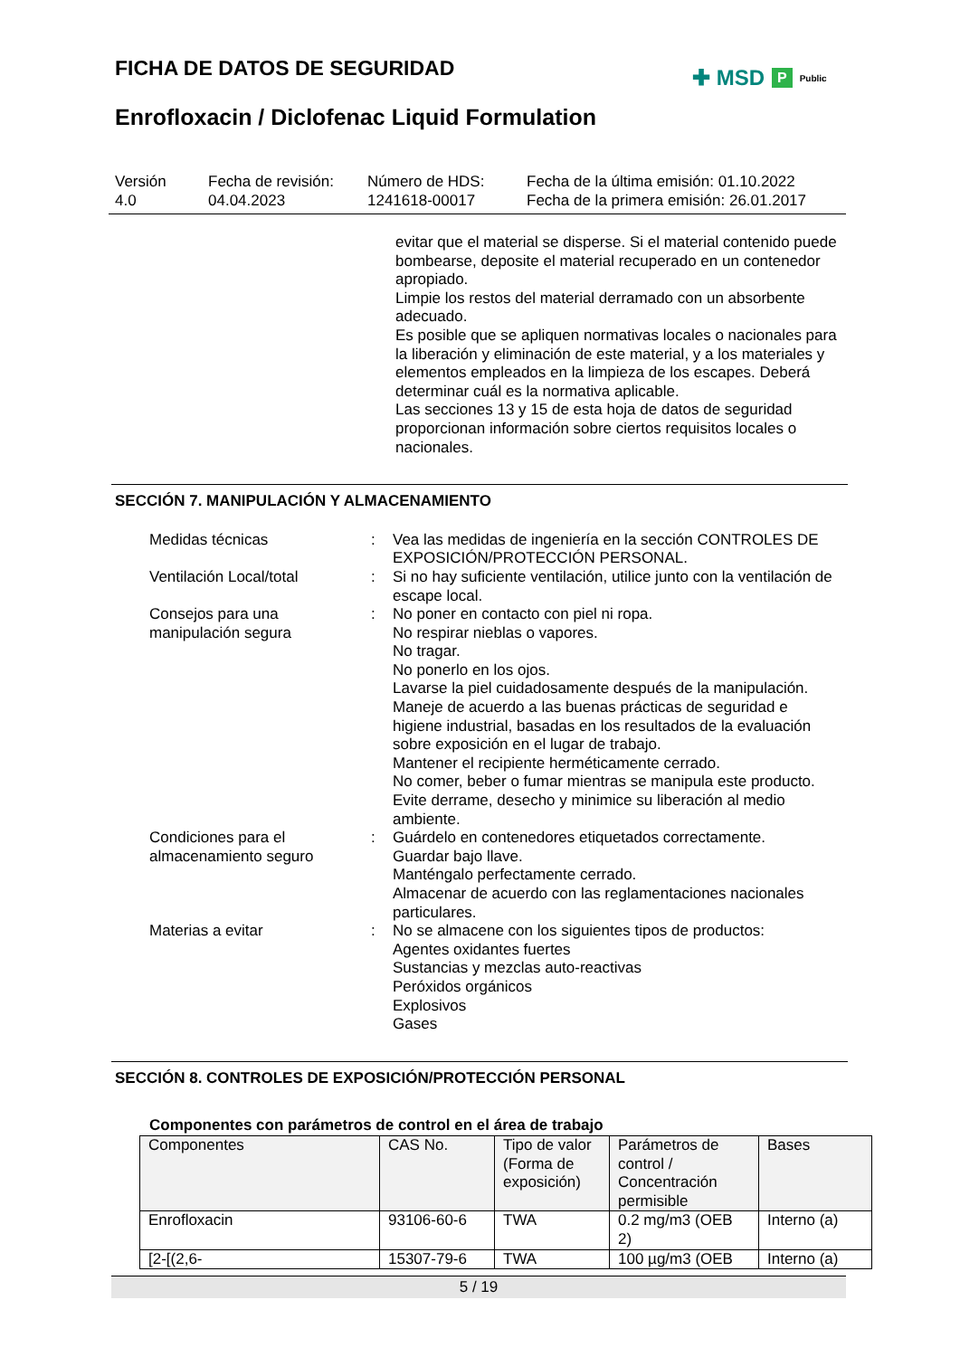FICHA DE DATOS DE SEGURIDAD ✚ MSD P Public
Enrofloxacin / Diclofenac Liquid Formulation
Versión
4.0
Fecha de revisión:
04.04.2023
Número de HDS:
1241618-00017
Fecha de la última emisión: 01.10.2022
Fecha de la primera emisión: 26.01.2017
evitar que el material se disperse. Si el material contenido puede bombearse, deposite el material recuperado en un contenedor apropiado.
Limpie los restos del material derramado con un absorbente adecuado.
Es posible que se apliquen normativas locales o nacionales para la liberación y eliminación de este material, y a los materiales y elementos empleados en la limpieza de los escapes. Deberá determinar cuál es la normativa aplicable.
Las secciones 13 y 15 de esta hoja de datos de seguridad proporcionan información sobre ciertos requisitos locales o nacionales.
SECCIÓN 7. MANIPULACIÓN Y ALMACENAMIENTO
Medidas técnicas : Vea las medidas de ingeniería en la sección CONTROLES DE EXPOSICIÓN/PROTECCIÓN PERSONAL.
Ventilación Local/total : Si no hay suficiente ventilación, utilice junto con la ventilación de escape local.
Consejos para una manipulación segura
: No poner en contacto con piel ni ropa.
No respirar nieblas o vapores.
No tragar.
No ponerlo en los ojos.
Lavarse la piel cuidadosamente después de la manipulación.
Maneje de acuerdo a las buenas prácticas de seguridad e higiene industrial, basadas en los resultados de la evaluación sobre exposición en el lugar de trabajo.
Mantener el recipiente herméticamente cerrado.
No comer, beber o fumar mientras se manipula este producto.
Evite derrame, desecho y minimice su liberación al medio ambiente.
Condiciones para el almacenamiento seguro
: Guárdelo en contenedores etiquetados correctamente.
Guardar bajo llave.
Manténgalo perfectamente cerrado.
Almacenar de acuerdo con las reglamentaciones nacionales particulares.
Materias a evitar : No se almacene con los siguientes tipos de productos:
Agentes oxidantes fuertes
Sustancias y mezclas auto-reactivas
Peróxidos orgánicos
Explosivos
Gases
SECCIÓN 8. CONTROLES DE EXPOSICIÓN/PROTECCIÓN PERSONAL
Componentes con parámetros de control en el área de trabajo
| Componentes | CAS No. | Tipo de valor (Forma de exposición) | Parámetros de control / Concentración permisible | Bases |
| --- | --- | --- | --- | --- |
| Enrofloxacin | 93106-60-6 | TWA | 0.2 mg/m3 (OEB 2) | Interno (a) |
| [2-[(2,6- | 15307-79-6 | TWA | 100 µg/m3 (OEB | Interno (a) |
5 / 19